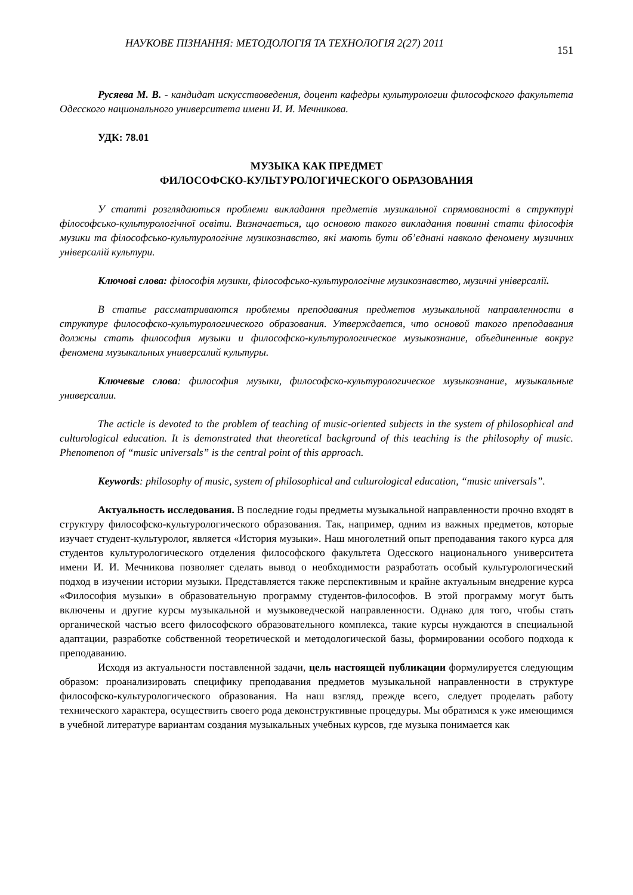НАУКОВЕ ПІЗНАННЯ: МЕТОДОЛОГІЯ ТА ТЕХНОЛОГІЯ 2(27) 2011 151
Русяева М. В. - кандидат искусствоведения, доцент кафедры культурологии философского факультета Одесского национального университета имени И. И. Мечникова.
УДК: 78.01
МУЗЫКА КАК ПРЕДМЕТ
ФИЛОСОФСКО-КУЛЬТУРОЛОГИЧЕСКОГО ОБРАЗОВАНИЯ
У статті розглядаються проблеми викладання предметів музикальної спрямованості в структурі філософсько-культурологічної освіти. Визначається, що основою такого викладання повинні стати філософія музики та філософсько-культурологічне музикознавство, які мають бути об’єднані навколо феномену музичних універсалій культури.
Ключові слова: філософія музики, філософсько-культурологічне музикознавство, музичні універсалії.
В статье рассматриваются проблемы преподавания предметов музыкальной направленности в структуре философско-культурологического образования. Утверждается, что основой такого преподавания должны стать философия музыки и философско-культурологическое музыкознание, объединенные вокруг феномена музыкальных универсалий культуры.
Ключевые слова: философия музыки, философско-культурологическое музыкознание, музыкальные универсалии.
The acticle is devoted to the problem of teaching of music-oriented subjects in the system of philosophical and culturological education. It is demonstrated that theoretical background of this teaching is the philosophy of music. Phenomenon of “music universals” is the central point of this approach.
Keywords: philosophy of music, system of philosophical and culturological education, “music universals”.
Актуальность исследования. В последние годы предметы музыкальной направленности прочно входят в структуру философско-культурологического образования. Так, например, одним из важных предметов, которые изучает студент-культуролог, является «История музыки». Наш многолетний опыт преподавания такого курса для студентов культурологического отделения философского факультета Одесского национального университета имени И. И. Мечникова позволяет сделать вывод о необходимости разработать особый культурологический подход в изучении истории музыки. Представляется также перспективным и крайне актуальным внедрение курса «Философия музыки» в образовательную программу студентов-философов. В этой программу могут быть включены и другие курсы музыкальной и музыковедческой направленности. Однако для того, чтобы стать органической частью всего философского образовательного комплекса, такие курсы нуждаются в специальной адаптации, разработке собственной теоретической и методологической базы, формировании особого подхода к преподаванию.
Исходя из актуальности поставленной задачи, цель настоящей публикации формулируется следующим образом: проанализировать специфику преподавания предметов музыкальной направленности в структуре философско-культурологического образования. На наш взгляд, прежде всего, следует проделать работу технического характера, осуществить своего рода деконструктивные процедуры. Мы обратимся к уже имеющимся в учебной литературе вариантам создания музыкальных учебных курсов, где музыка понимается как